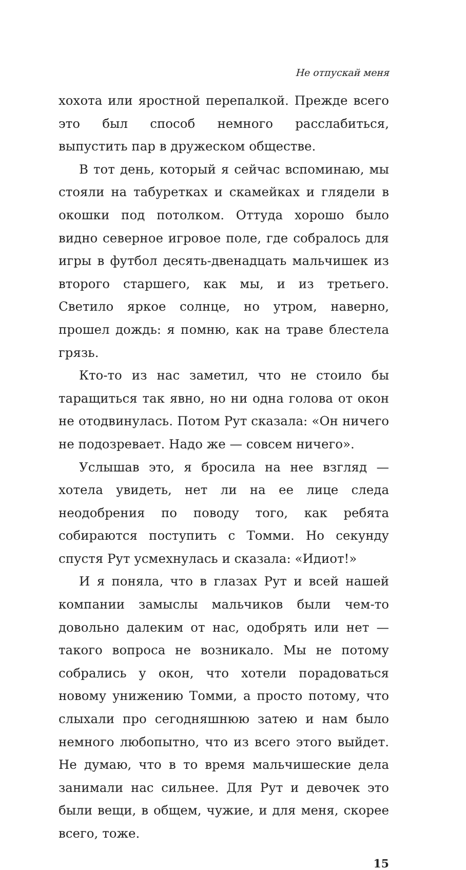Не отпускай меня
хохота или яростной перепалкой. Прежде всего это был способ немного расслабиться, выпустить пар в дружеском обществе.
В тот день, который я сейчас вспоминаю, мы стояли на табуретках и скамейках и глядели в окошки под потолком. Оттуда хорошо было видно северное игровое поле, где собралось для игры в футбол десять-двенадцать мальчишек из второго старшего, как мы, и из третьего. Светило яркое солнце, но утром, наверно, прошел дождь: я помню, как на траве блестела грязь.
Кто-то из нас заметил, что не стоило бы таращиться так явно, но ни одна голова от окон не отодвинулась. Потом Рут сказала: «Он ничего не подозревает. Надо же — совсем ничего».
Услышав это, я бросила на нее взгляд — хотела увидеть, нет ли на ее лице следа неодобрения по поводу того, как ребята собираются поступить с Томми. Но секунду спустя Рут усмехнулась и сказала: «Идиот!»
И я поняла, что в глазах Рут и всей нашей компании замыслы мальчиков были чем-то довольно далеким от нас, одобрять или нет — такого вопроса не возникало. Мы не потому собрались у окон, что хотели порадоваться новому унижению Томми, а просто потому, что слыхали про сегодняшнюю затею и нам было немного любопытно, что из всего этого выйдет. Не думаю, что в то время мальчишеские дела занимали нас сильнее. Для Рут и девочек это были вещи, в общем, чужие, и для меня, скорее всего, тоже.
15